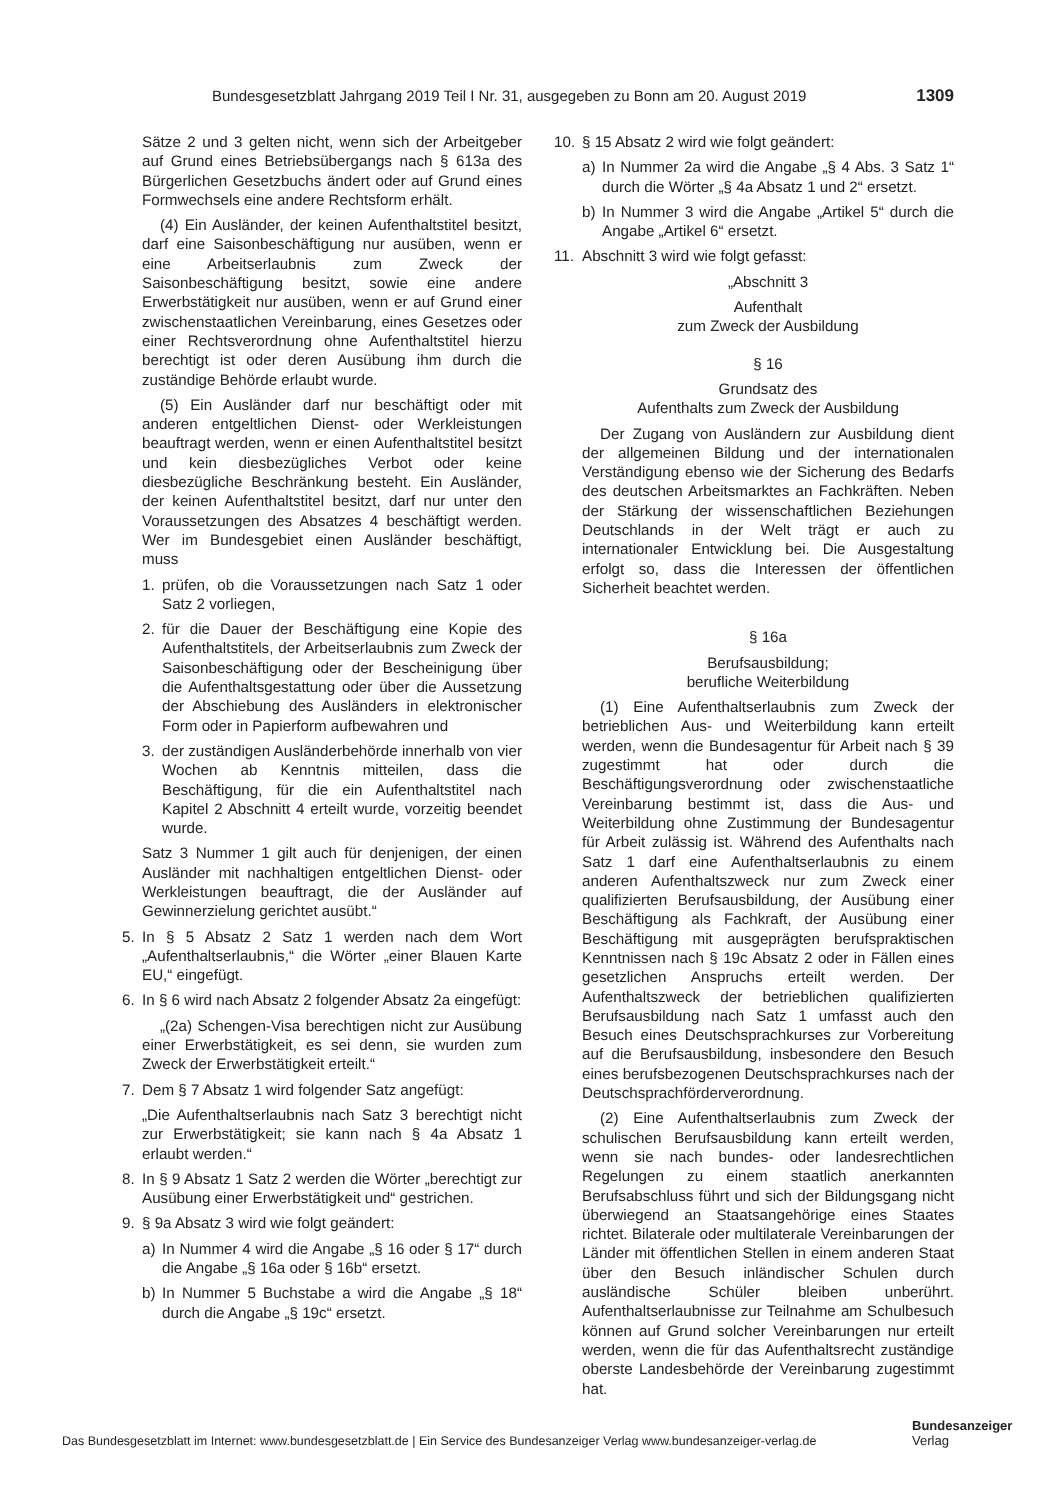Bundesgesetzblatt Jahrgang 2019 Teil I Nr. 31, ausgegeben zu Bonn am 20. August 2019 1309
Sätze 2 und 3 gelten nicht, wenn sich der Arbeitgeber auf Grund eines Betriebsübergangs nach § 613a des Bürgerlichen Gesetzbuchs ändert oder auf Grund eines Formwechsels eine andere Rechtsform erhält.
(4) Ein Ausländer, der keinen Aufenthaltstitel besitzt, darf eine Saisonbeschäftigung nur ausüben, wenn er eine Arbeitserlaubnis zum Zweck der Saisonbeschäftigung besitzt, sowie eine andere Erwerbstätigkeit nur ausüben, wenn er auf Grund einer zwischenstaatlichen Vereinbarung, eines Gesetzes oder einer Rechtsverordnung ohne Aufenthaltstitel hierzu berechtigt ist oder deren Ausübung ihm durch die zuständige Behörde erlaubt wurde.
(5) Ein Ausländer darf nur beschäftigt oder mit anderen entgeltlichen Dienst- oder Werkleistungen beauftragt werden, wenn er einen Aufenthaltstitel besitzt und kein diesbezügliches Verbot oder keine diesbezügliche Beschränkung besteht. Ein Ausländer, der keinen Aufenthaltstitel besitzt, darf nur unter den Voraussetzungen des Absatzes 4 beschäftigt werden. Wer im Bundesgebiet einen Ausländer beschäftigt, muss
1. prüfen, ob die Voraussetzungen nach Satz 1 oder Satz 2 vorliegen,
2. für die Dauer der Beschäftigung eine Kopie des Aufenthaltstitels, der Arbeitserlaubnis zum Zweck der Saisonbeschäftigung oder der Bescheinigung über die Aufenthaltsgestattung oder über die Aussetzung der Abschiebung des Ausländers in elektronischer Form oder in Papierform aufbewahren und
3. der zuständigen Ausländerbehörde innerhalb von vier Wochen ab Kenntnis mitteilen, dass die Beschäftigung, für die ein Aufenthaltstitel nach Kapitel 2 Abschnitt 4 erteilt wurde, vorzeitig beendet wurde.
Satz 3 Nummer 1 gilt auch für denjenigen, der einen Ausländer mit nachhaltigen entgeltlichen Dienst- oder Werkleistungen beauftragt, die der Ausländer auf Gewinnerzielung gerichtet ausübt.“
5. In § 5 Absatz 2 Satz 1 werden nach dem Wort „Aufenthaltserlaubnis,“ die Wörter „einer Blauen Karte EU,“ eingefügt.
6. In § 6 wird nach Absatz 2 folgender Absatz 2a eingefügt:
„(2a) Schengen-Visa berechtigen nicht zur Ausübung einer Erwerbstätigkeit, es sei denn, sie wurden zum Zweck der Erwerbstätigkeit erteilt.“
7. Dem § 7 Absatz 1 wird folgender Satz angefügt:
„Die Aufenthaltserlaubnis nach Satz 3 berechtigt nicht zur Erwerbstätigkeit; sie kann nach § 4a Absatz 1 erlaubt werden.“
8. In § 9 Absatz 1 Satz 2 werden die Wörter „berechtigt zur Ausübung einer Erwerbstätigkeit und“ gestrichen.
9. § 9a Absatz 3 wird wie folgt geändert:
a) In Nummer 4 wird die Angabe „§ 16 oder § 17“ durch die Angabe „§ 16a oder § 16b“ ersetzt.
b) In Nummer 5 Buchstabe a wird die Angabe „§ 18“ durch die Angabe „§ 19c“ ersetzt.
10. § 15 Absatz 2 wird wie folgt geändert:
a) In Nummer 2a wird die Angabe „§ 4 Abs. 3 Satz 1“ durch die Wörter „§ 4a Absatz 1 und 2“ ersetzt.
b) In Nummer 3 wird die Angabe „Artikel 5“ durch die Angabe „Artikel 6“ ersetzt.
11. Abschnitt 3 wird wie folgt gefasst:
„Abschnitt 3
Aufenthalt
zum Zweck der Ausbildung
§ 16
Grundsatz des
Aufenthalts zum Zweck der Ausbildung
Der Zugang von Ausländern zur Ausbildung dient der allgemeinen Bildung und der internationalen Verständigung ebenso wie der Sicherung des Bedarfs des deutschen Arbeitsmarktes an Fachkräften. Neben der Stärkung der wissenschaftlichen Beziehungen Deutschlands in der Welt trägt er auch zu internationaler Entwicklung bei. Die Ausgestaltung erfolgt so, dass die Interessen der öffentlichen Sicherheit beachtet werden.
§ 16a
Berufsausbildung;
berufliche Weiterbildung
(1) Eine Aufenthaltserlaubnis zum Zweck der betrieblichen Aus- und Weiterbildung kann erteilt werden, wenn die Bundesagentur für Arbeit nach § 39 zugestimmt hat oder durch die Beschäftigungsverordnung oder zwischenstaatliche Vereinbarung bestimmt ist, dass die Aus- und Weiterbildung ohne Zustimmung der Bundesagentur für Arbeit zulässig ist. Während des Aufenthalts nach Satz 1 darf eine Aufenthaltserlaubnis zu einem anderen Aufenthaltszweck nur zum Zweck einer qualifizierten Berufsausbildung, der Ausübung einer Beschäftigung als Fachkraft, der Ausübung einer Beschäftigung mit ausgeprägten berufspraktischen Kenntnissen nach § 19c Absatz 2 oder in Fällen eines gesetzlichen Anspruchs erteilt werden. Der Aufenthaltszweck der betrieblichen qualifizierten Berufsausbildung nach Satz 1 umfasst auch den Besuch eines Deutschsprachkurses zur Vorbereitung auf die Berufsausbildung, insbesondere den Besuch eines berufsbezogenen Deutschsprachkurses nach der Deutschsprachförderverordnung.
(2) Eine Aufenthaltserlaubnis zum Zweck der schulischen Berufsausbildung kann erteilt werden, wenn sie nach bundes- oder landesrechtlichen Regelungen zu einem staatlich anerkannten Berufsabschluss führt und sich der Bildungsgang nicht überwiegend an Staatsangehörige eines Staates richtet. Bilaterale oder multilaterale Vereinbarungen der Länder mit öffentlichen Stellen in einem anderen Staat über den Besuch inländischer Schulen durch ausländische Schüler bleiben unberührt. Aufenthaltserlaubnisse zur Teilnahme am Schulbesuch können auf Grund solcher Vereinbarungen nur erteilt werden, wenn die für das Aufenthaltsrecht zuständige oberste Landesbehörde der Vereinbarung zugestimmt hat.
Das Bundesgesetzblatt im Internet: www.bundesgesetzblatt.de | Ein Service des Bundesanzeiger Verlag www.bundesanzeiger-verlag.de
Bundesanzeiger
Verlag